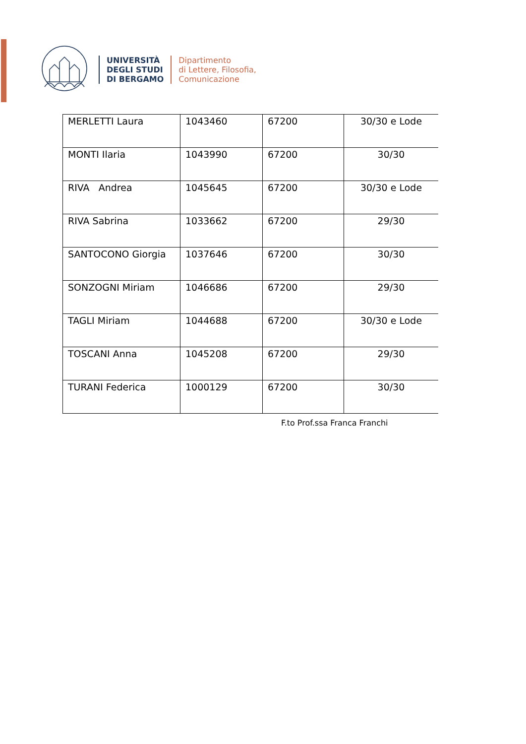UNIVERSITÀ
DEGLI STUDI
DI BERGAMO
Dipartimento
di Lettere, Filosofia,
Comunicazione
| MERLETTI Laura | 1043460 | 67200 | 30/30 e Lode |
| MONTI Ilaria | 1043990 | 67200 | 30/30 |
| RIVA Andrea | 1045645 | 67200 | 30/30 e Lode |
| RIVA Sabrina | 1033662 | 67200 | 29/30 |
| SANTOCONO Giorgia | 1037646 | 67200 | 30/30 |
| SONZOGNI Miriam | 1046686 | 67200 | 29/30 |
| TAGLI Miriam | 1044688 | 67200 | 30/30 e Lode |
| TOSCANI Anna | 1045208 | 67200 | 29/30 |
| TURANI Federica | 1000129 | 67200 | 30/30 |
F.to Prof.ssa Franca Franchi